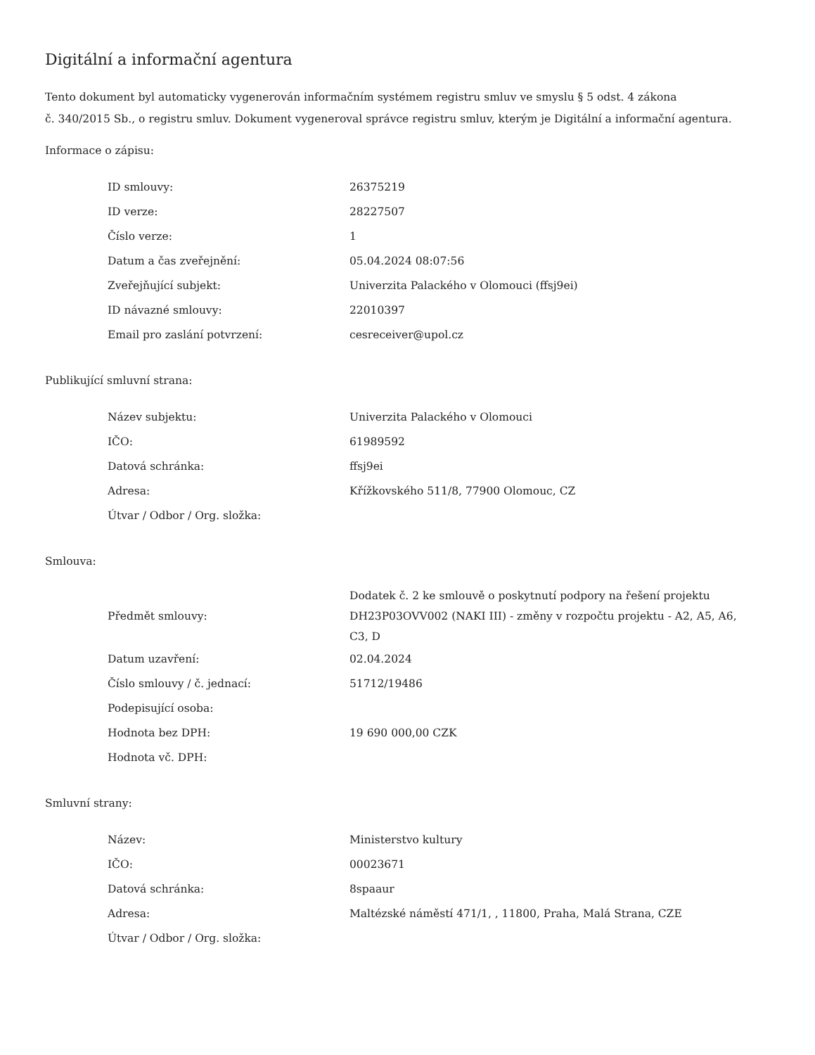Digitální a informační agentura
Tento dokument byl automaticky vygenerován informačním systémem registru smluv ve smyslu § 5 odst. 4 zákona
č. 340/2015 Sb., o registru smluv. Dokument vygeneroval správce registru smluv, kterým je Digitální a informační agentura.
Informace o zápisu:
| ID smlouvy: | 26375219 |
| ID verze: | 28227507 |
| Číslo verze: | 1 |
| Datum a čas zveřejnění: | 05.04.2024 08:07:56 |
| Zveřejňující subjekt: | Univerzita Palackého v Olomouci (ffsj9ei) |
| ID návazné smlouvy: | 22010397 |
| Email pro zaslání potvrzení: | cesreceiver@upol.cz |
Publikující smluvní strana:
| Název subjektu: | Univerzita Palackého v Olomouci |
| IČO: | 61989592 |
| Datová schránka: | ffsj9ei |
| Adresa: | Křížkovského 511/8, 77900 Olomouc, CZ |
| Útvar / Odbor / Org. složka: | |
Smlouva:
| Předmět smlouvy: | Dodatek č. 2 ke smlouvě o poskytnutí podpory na řešení projektu DH23P03OVV002 (NAKI III) - změny v rozpočtu projektu - A2, A5, A6, C3, D |
| Datum uzavření: | 02.04.2024 |
| Číslo smlouvy / č. jednací: | 51712/19486 |
| Podepisující osoba: | |
| Hodnota bez DPH: | 19 690 000,00 CZK |
| Hodnota vč. DPH: | |
Smluvní strany:
| Název: | Ministerstvo kultury |
| IČO: | 00023671 |
| Datová schránka: | 8spaaur |
| Adresa: | Maltézské náměstí 471/1, , 11800, Praha, Malá Strana, CZE |
| Útvar / Odbor / Org. složka: | |